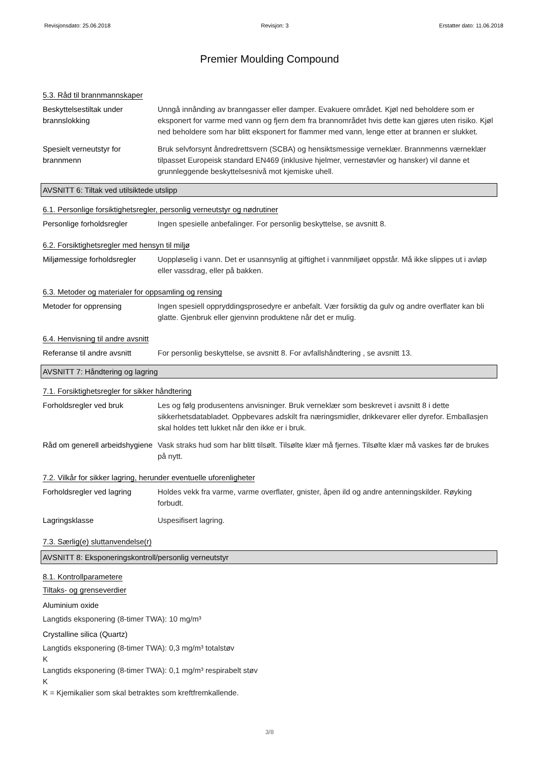Revisjonsdato: 25.06.2018 Revisjon: 3 Erstatter dato: 11.06.2018
Premier Moulding Compound
5.3. Råd til brannmannskaper
Beskyttelsestiltak under brannslokking
Unngå innånding av branngasser eller damper. Evakuere området. Kjøl ned beholdere som er eksponert for varme med vann og fjern dem fra brannområdet hvis dette kan gjøres uten risiko. Kjøl ned beholdere som har blitt eksponert for flammer med vann, lenge etter at brannen er slukket.
Spesielt verneutstyr for brannmenn
Bruk selvforsynt åndredrettsvern (SCBA) og hensiktsmessige verneklær. Brannmenns værneklær tilpasset Europeisk standard EN469 (inklusive hjelmer, vernestøvler og hansker) vil danne et grunnleggende beskyttelsesnivå mot kjemiske uhell.
AVSNITT 6: Tiltak ved utilsiktede utslipp
6.1. Personlige forsiktighetsregler, personlig verneutstyr og nødrutiner
Personlige forholdsregler Ingen spesielle anbefalinger. For personlig beskyttelse, se avsnitt 8.
6.2. Forsiktighetsregler med hensyn til miljø
Miljømessige forholdsregler
Uoppløselig i vann. Det er usannsynlig at giftighet i vannmiljøet oppstår. Må ikke slippes ut i avløp eller vassdrag, eller på bakken.
6.3. Metoder og materialer for oppsamling og rensing
Metoder for opprensing Ingen spesiell oppryddingsprosedyre er anbefalt. Vær forsiktig da gulv og andre overflater kan bli glatte. Gjenbruk eller gjenvinn produktene når det er mulig.
6.4. Henvisning til andre avsnitt
Referanse til andre avsnitt
For personlig beskyttelse, se avsnitt 8. For avfallshåndtering , se avsnitt 13.
AVSNITT 7: Håndtering og lagring
7.1. Forsiktighetsregler for sikker håndtering
Forholdsregler ved bruk Les og følg produsentens anvisninger. Bruk verneklær som beskrevet i avsnitt 8 i dette sikkerhetsdatabladet. Oppbevares adskilt fra næringsmidler, drikkevarer eller dyrefor. Emballasjen skal holdes tett lukket når den ikke er i bruk.
Råd om generell arbeidshygiene
Vask straks hud som har blitt tilsølt. Tilsølte klær må fjernes. Tilsølte klær må vaskes før de brukes på nytt.
7.2. Vilkår for sikker lagring, herunder eventuelle uforenligheter
Forholdsregler ved lagring
Holdes vekk fra varme, varme overflater, gnister, åpen ild og andre antenningskilder. Røyking forbudt.
Lagringsklasse Uspesifisert lagring.
7.3. Særlig(e) sluttanvendelse(r)
AVSNITT 8: Eksponeringskontroll/personlig verneutstyr
8.1. Kontrollparametere
Tiltaks- og grenseverdier
Aluminium oxide
Langtids eksponering (8-timer TWA): 10 mg/m³
Crystalline silica (Quartz)
Langtids eksponering (8-timer TWA): 0,3 mg/m³ totalstøv
K
Langtids eksponering (8-timer TWA): 0,1 mg/m³ respirabelt støv
K
K = Kjemikalier som skal betraktes som kreftfremkallende.
3/8